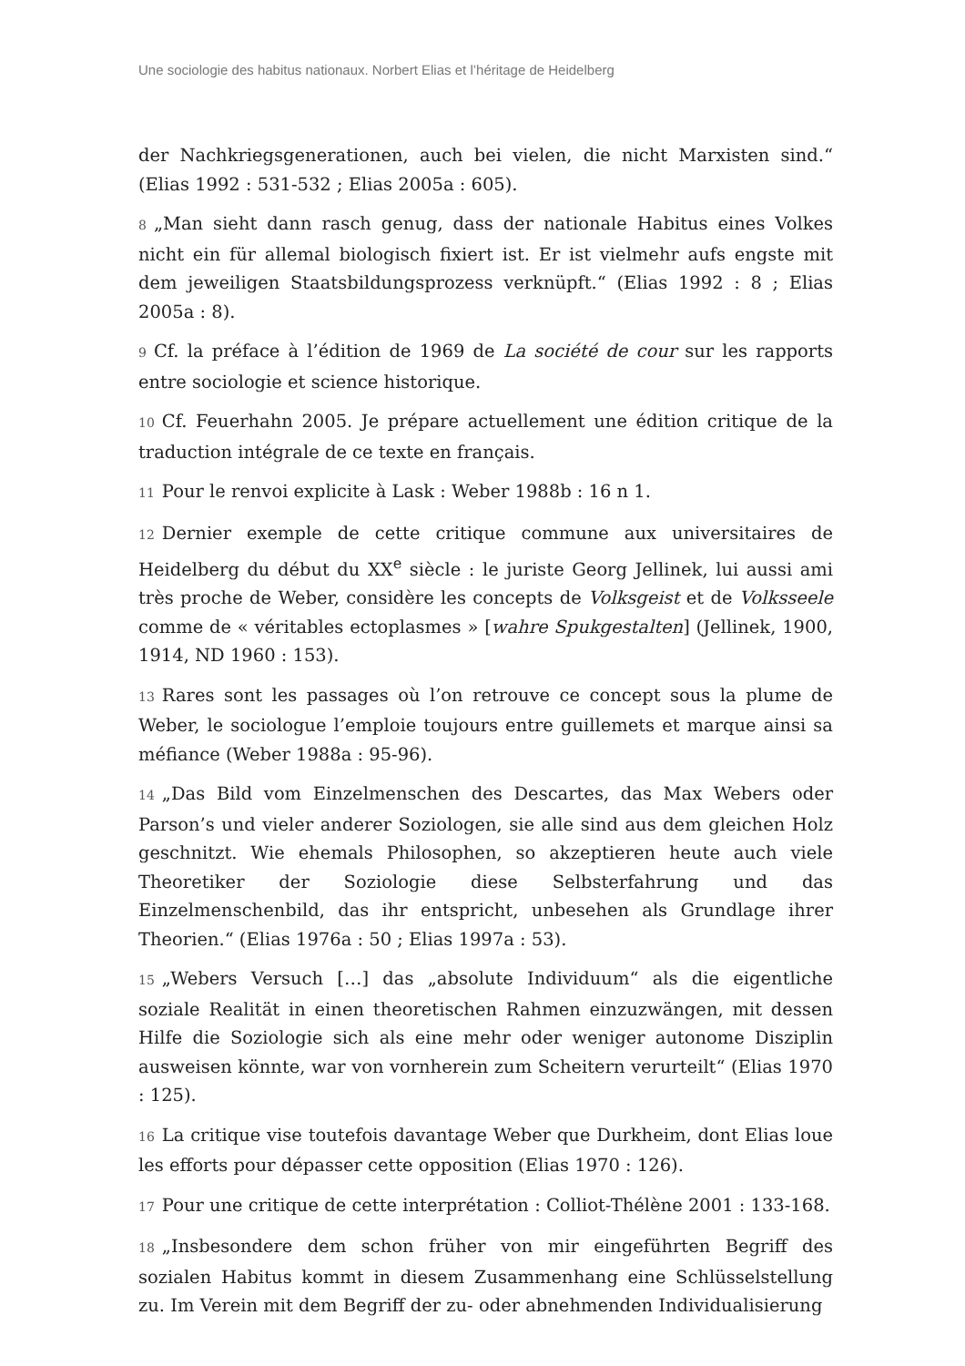Une sociologie des habitus nationaux. Norbert Elias et l’héritage de Heidelberg
der Nachkriegsgenerationen, auch bei vielen, die nicht Marxisten sind.“ (Elias 1992 : 531-532 ; Elias 2005a : 605).
8 „Man sieht dann rasch genug, dass der nationale Habitus eines Volkes nicht ein für allemal biologisch fixiert ist. Er ist vielmehr aufs engste mit dem jeweiligen Staatsbildungsprozess verknüpft.“ (Elias 1992 : 8 ; Elias 2005a : 8).
9 Cf. la préface à l’édition de 1969 de La société de cour sur les rapports entre sociologie et science historique.
10 Cf. Feuerhahn 2005. Je prépare actuellement une édition critique de la traduction intégrale de ce texte en français.
11 Pour le renvoi explicite à Lask : Weber 1988b : 16 n 1.
12 Dernier exemple de cette critique commune aux universitaires de Heidelberg du début du XX<sup>e</sup> siècle : le juriste Georg Jellinek, lui aussi ami très proche de Weber, considère les concepts de Volksgeist et de Volksseele comme de « véritables ectoplasmes » [wahre Spukgestalten] (Jellinek, 1900, 1914, ND 1960 : 153).
13 Rares sont les passages où l’on retrouve ce concept sous la plume de Weber, le sociologue l’emploie toujours entre guillemets et marque ainsi sa méfiance (Weber 1988a : 95-96).
14 „Das Bild vom Einzelmenschen des Descartes, das Max Webers oder Parson’s und vieler anderer Soziologen, sie alle sind aus dem gleichen Holz geschnitzt. Wie ehemals Philosophen, so akzeptieren heute auch viele Theoretiker der Soziologie diese Selbsterfahrung und das Einzelmenschenbild, das ihr entspricht, unbesehen als Grundlage ihrer Theorien.“ (Elias 1976a : 50 ; Elias 1997a : 53).
15 „Webers Versuch […] das „absolute Individuum“ als die eigentliche soziale Realität in einen theoretischen Rahmen einzuzwängen, mit dessen Hilfe die Soziologie sich als eine mehr oder weniger autonome Disziplin ausweisen könnte, war von vornherein zum Scheitern verurteilt“ (Elias 1970 : 125).
16 La critique vise toutefois davantage Weber que Durkheim, dont Elias loue les efforts pour dépasser cette opposition (Elias 1970 : 126).
17 Pour une critique de cette interprétation : Colliot-Thélène 2001 : 133-168.
18 „Insbesondere dem schon früher von mir eingeführten Begriff des sozialen Habitus kommt in diesem Zusammenhang eine Schlüsselstellung zu. Im Verein mit dem Begriff der zu- oder abnehmenden Individualisierung